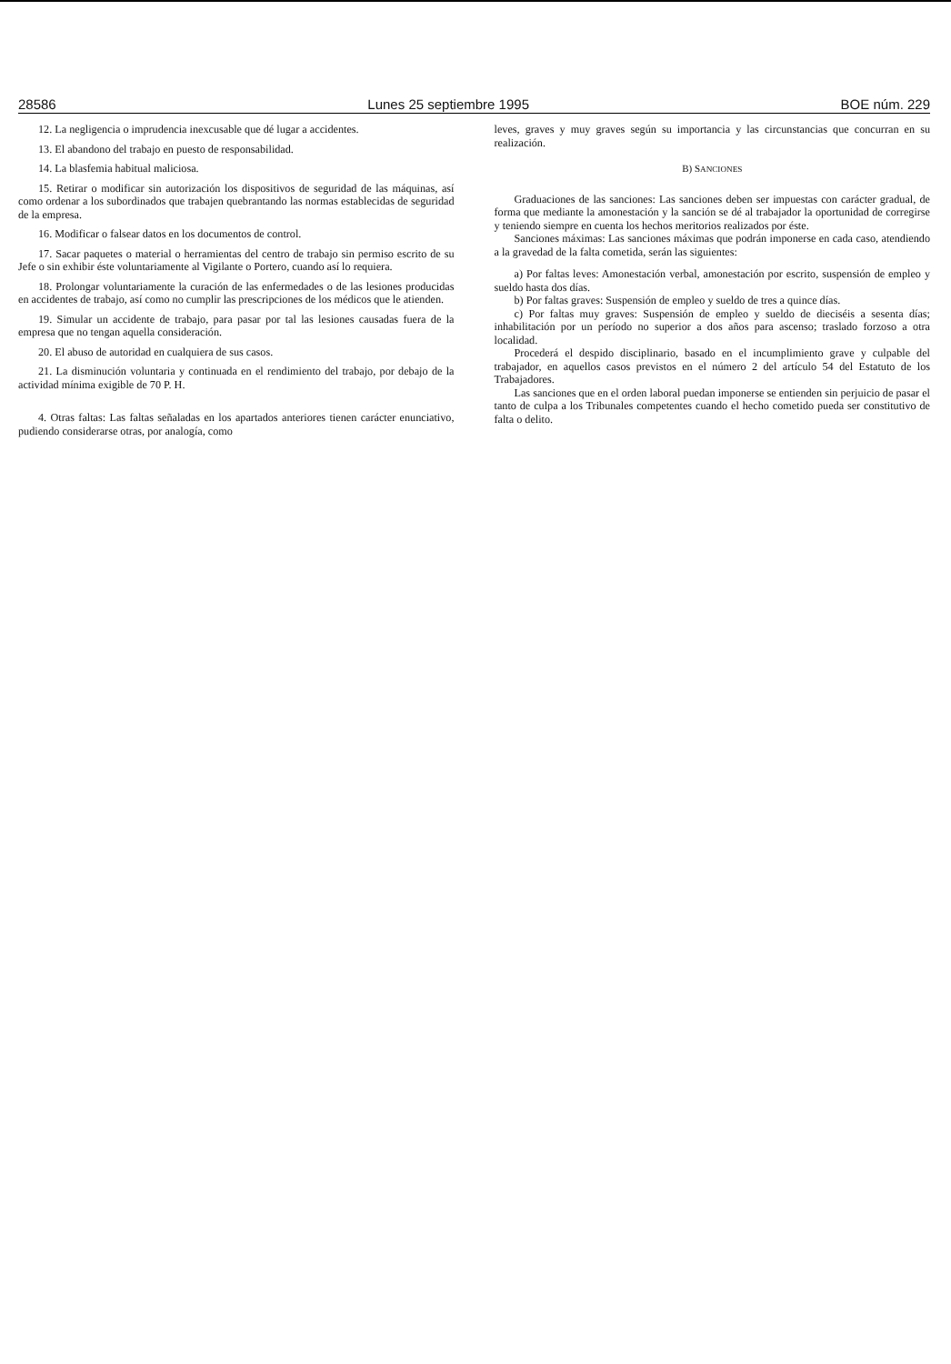28586 Lunes 25 septiembre 1995 BOE núm. 229
12. La negligencia o imprudencia inexcusable que dé lugar a accidentes.
13. El abandono del trabajo en puesto de responsabilidad.
14. La blasfemia habitual maliciosa.
15. Retirar o modificar sin autorización los dispositivos de seguridad de las máquinas, así como ordenar a los subordinados que trabajen quebrantando las normas establecidas de seguridad de la empresa.
16. Modificar o falsear datos en los documentos de control.
17. Sacar paquetes o material o herramientas del centro de trabajo sin permiso escrito de su Jefe o sin exhibir éste voluntariamente al Vigilante o Portero, cuando así lo requiera.
18. Prolongar voluntariamente la curación de las enfermedades o de las lesiones producidas en accidentes de trabajo, así como no cumplir las prescripciones de los médicos que le atienden.
19. Simular un accidente de trabajo, para pasar por tal las lesiones causadas fuera de la empresa que no tengan aquella consideración.
20. El abuso de autoridad en cualquiera de sus casos.
21. La disminución voluntaria y continuada en el rendimiento del trabajo, por debajo de la actividad mínima exigible de 70 P. H.
4. Otras faltas: Las faltas señaladas en los apartados anteriores tienen carácter enunciativo, pudiendo considerarse otras, por analogía, como
leves, graves y muy graves según su importancia y las circunstancias que concurran en su realización.
B) SANCIONES
Graduaciones de las sanciones: Las sanciones deben ser impuestas con carácter gradual, de forma que mediante la amonestación y la sanción se dé al trabajador la oportunidad de corregirse y teniendo siempre en cuenta los hechos meritorios realizados por éste.
Sanciones máximas: Las sanciones máximas que podrán imponerse en cada caso, atendiendo a la gravedad de la falta cometida, serán las siguientes:
a) Por faltas leves: Amonestación verbal, amonestación por escrito, suspensión de empleo y sueldo hasta dos días.
b) Por faltas graves: Suspensión de empleo y sueldo de tres a quince días.
c) Por faltas muy graves: Suspensión de empleo y sueldo de dieciséis a sesenta días; inhabilitación por un período no superior a dos años para ascenso; traslado forzoso a otra localidad.
Procederá el despido disciplinario, basado en el incumplimiento grave y culpable del trabajador, en aquellos casos previstos en el número 2 del artículo 54 del Estatuto de los Trabajadores.
Las sanciones que en el orden laboral puedan imponerse se entienden sin perjuicio de pasar el tanto de culpa a los Tribunales competentes cuando el hecho cometido pueda ser constitutivo de falta o delito.